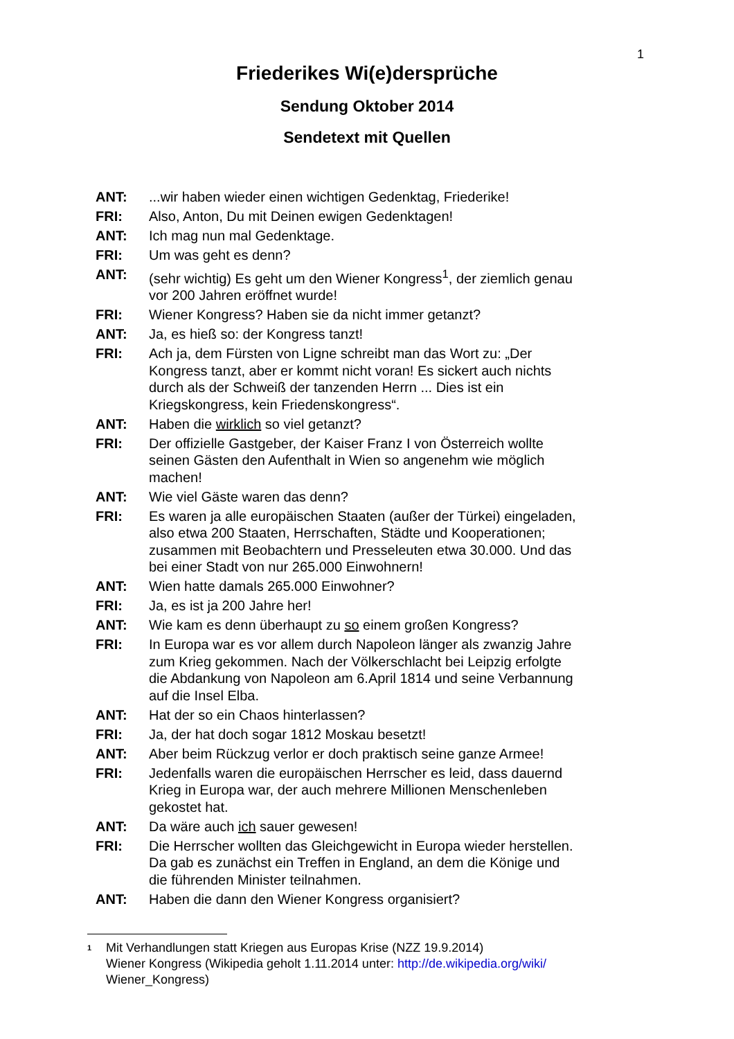1
Friederikes Wi(e)dersprüche
Sendung Oktober 2014
Sendetext mit Quellen
ANT:...wir haben wieder einen wichtigen Gedenktag, Friederike!
FRI: Also, Anton, Du mit Deinen ewigen Gedenktagen!
ANT: Ich mag nun mal Gedenktage.
FRI: Um was geht es denn?
ANT: (sehr wichtig) Es geht um den Wiener Kongress<sup>1</sup>, der ziemlich genau vor 200 Jahren eröffnet wurde!
FRI: Wiener Kongress? Haben sie da nicht immer getanzt?
ANT: Ja, es hieß so: der Kongress tanzt!
FRI: Ach ja, dem Fürsten von Ligne schreibt man das Wort zu: „Der Kongress tanzt, aber er kommt nicht voran! Es sickert auch nichts durch als der Schweiß der tanzenden Herrn ... Dies ist ein Kriegskongress, kein Friedenskongress“.
ANT: Haben die wirklich so viel getanzt?
FRI: Der offizielle Gastgeber, der Kaiser Franz I von Österreich wollte seinen Gästen den Aufenthalt in Wien so angenehm wie möglich machen!
ANT: Wie viel Gäste waren das denn?
FRI: Es waren ja alle europäischen Staaten (außer der Türkei) eingeladen, also etwa 200 Staaten, Herrschaften, Städte und Kooperationen; zusammen mit Beobachtern und Presseleuten etwa 30.000. Und das bei einer Stadt von nur 265.000 Einwohnern!
ANT: Wien hatte damals 265.000 Einwohner?
FRI: Ja, es ist ja 200 Jahre her!
ANT: Wie kam es denn überhaupt zu so einem großen Kongress?
FRI: In Europa war es vor allem durch Napoleon länger als zwanzig Jahre zum Krieg gekommen. Nach der Völkerschlacht bei Leipzig erfolgte die Abdankung von Napoleon am 6.April 1814 und seine Verbannung auf die Insel Elba.
ANT: Hat der so ein Chaos hinterlassen?
FRI: Ja, der hat doch sogar 1812 Moskau besetzt!
ANT: Aber beim Rückzug verlor er doch praktisch seine ganze Armee!
FRI: Jedenfalls waren die europäischen Herrscher es leid, dass dauernd Krieg in Europa war, der auch mehrere Millionen Menschenleben gekostet hat.
ANT: Da wäre auch ich sauer gewesen!
FRI: Die Herrscher wollten das Gleichgewicht in Europa wieder herstellen. Da gab es zunächst ein Treffen in England, an dem die Könige und die führenden Minister teilnahmen.
ANT: Haben die dann den Wiener Kongress organisiert?
1 Mit Verhandlungen statt Kriegen aus Europas Krise (NZZ 19.9.2014)
Wiener Kongress (Wikipedia geholt 1.11.2014 unter: http://de.wikipedia.org/wiki/
Wiener_Kongress)